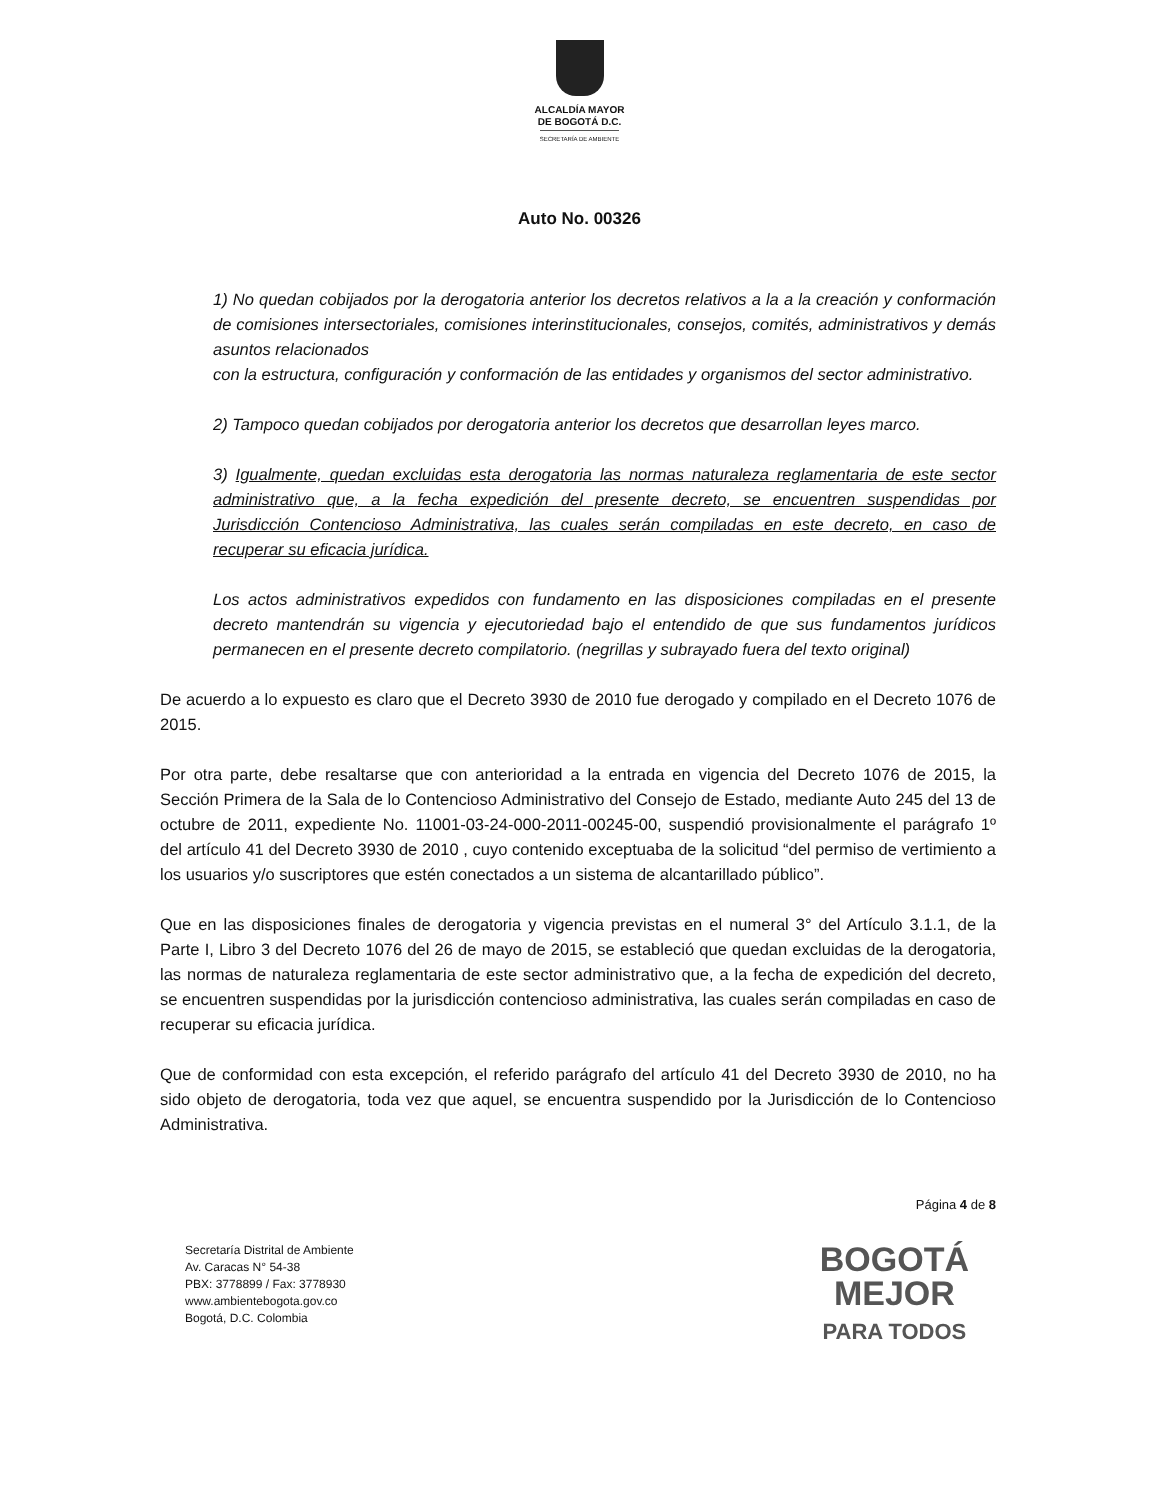ALCALDÍA MAYOR
DE BOGOTÁ D.C.
SECRETARÍA DE AMBIENTE
Auto No. 00326
1) No quedan cobijados por la derogatoria anterior los decretos relativos a la a la creación y conformación de comisiones intersectoriales, comisiones interinstitucionales, consejos, comités, administrativos y demás asuntos relacionados
con la estructura, configuración y conformación de las entidades y organismos del sector administrativo.
2) Tampoco quedan cobijados por derogatoria anterior los decretos que desarrollan leyes marco.
3) Igualmente, quedan excluidas esta derogatoria las normas naturaleza reglamentaria de este sector administrativo que, a la fecha expedición del presente decreto, se encuentren suspendidas por Jurisdicción Contencioso Administrativa, las cuales serán compiladas en este decreto, en caso de recuperar su eficacia jurídica.
Los actos administrativos expedidos con fundamento en las disposiciones compiladas en el presente decreto mantendrán su vigencia y ejecutoriedad bajo el entendido de que sus fundamentos jurídicos permanecen en el presente decreto compilatorio. (negrillas y subrayado fuera del texto original)
De acuerdo a lo expuesto es claro que el Decreto 3930 de 2010 fue derogado y compilado en el Decreto 1076 de 2015.
Por otra parte, debe resaltarse que con anterioridad a la entrada en vigencia del Decreto 1076 de 2015, la Sección Primera de la Sala de lo Contencioso Administrativo del Consejo de Estado, mediante Auto 245 del 13 de octubre de 2011, expediente No. 11001-03-24-000-2011-00245-00, suspendió provisionalmente el parágrafo 1º del artículo 41 del Decreto 3930 de 2010 , cuyo contenido exceptuaba de la solicitud “del permiso de vertimiento a los usuarios y/o suscriptores que estén conectados a un sistema de alcantarillado público”.
Que en las disposiciones finales de derogatoria y vigencia previstas en el numeral 3° del Artículo 3.1.1, de la Parte I, Libro 3 del Decreto 1076 del 26 de mayo de 2015, se estableció que quedan excluidas de la derogatoria, las normas de naturaleza reglamentaria de este sector administrativo que, a la fecha de expedición del decreto, se encuentren suspendidas por la jurisdicción contencioso administrativa, las cuales serán compiladas en caso de recuperar su eficacia jurídica.
Que de conformidad con esta excepción, el referido parágrafo del artículo 41 del Decreto 3930 de 2010, no ha sido objeto de derogatoria, toda vez que aquel, se encuentra suspendido por la Jurisdicción de lo Contencioso Administrativa.
Página 4 de 8
Secretaría Distrital de Ambiente
Av. Caracas N° 54-38
PBX: 3778899 / Fax: 3778930
www.ambientebogota.gov.co
Bogotá, D.C. Colombia
BOGOTÁ
MEJOR
PARA TODOS